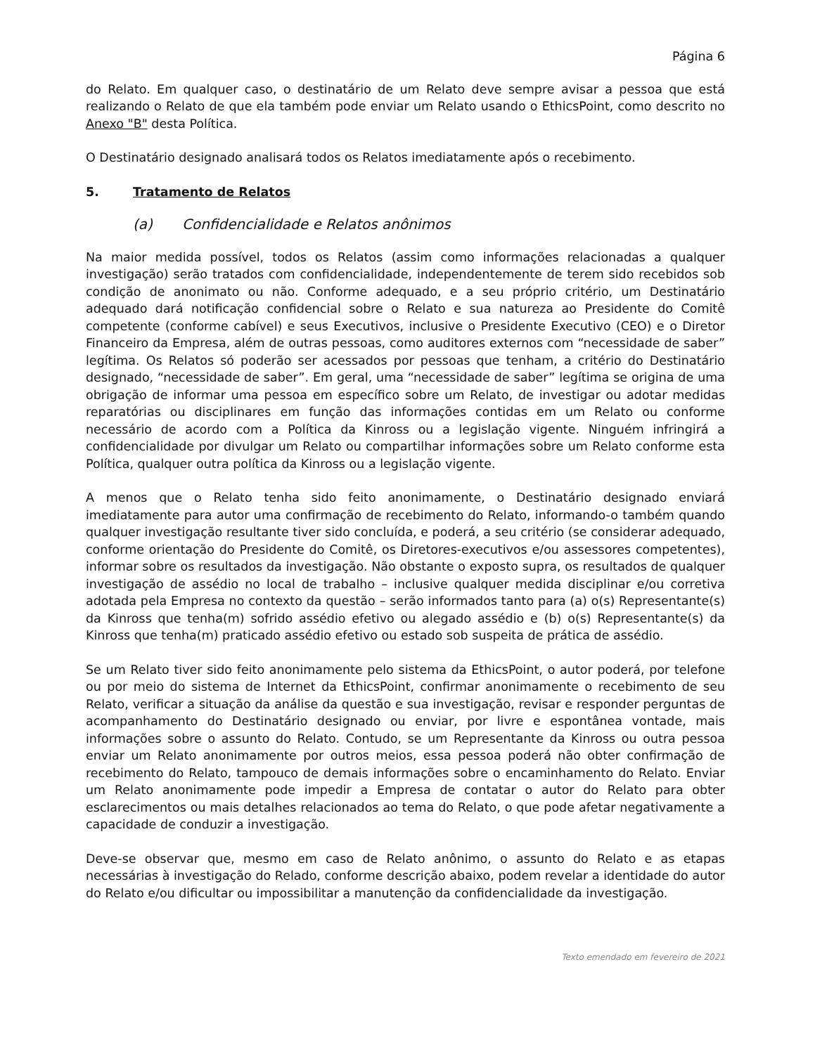Página 6
do Relato. Em qualquer caso, o destinatário de um Relato deve sempre avisar a pessoa que está realizando o Relato de que ela também pode enviar um Relato usando o EthicsPoint, como descrito no Anexo "B" desta Política.
O Destinatário designado analisará todos os Relatos imediatamente após o recebimento.
5. Tratamento de Relatos
(a) Confidencialidade e Relatos anônimos
Na maior medida possível, todos os Relatos (assim como informações relacionadas a qualquer investigação) serão tratados com confidencialidade, independentemente de terem sido recebidos sob condição de anonimato ou não. Conforme adequado, e a seu próprio critério, um Destinatário adequado dará notificação confidencial sobre o Relato e sua natureza ao Presidente do Comitê competente (conforme cabível) e seus Executivos, inclusive o Presidente Executivo (CEO) e o Diretor Financeiro da Empresa, além de outras pessoas, como auditores externos com “necessidade de saber” legítima. Os Relatos só poderão ser acessados por pessoas que tenham, a critério do Destinatário designado, “necessidade de saber”. Em geral, uma “necessidade de saber” legítima se origina de uma obrigação de informar uma pessoa em específico sobre um Relato, de investigar ou adotar medidas reparatórias ou disciplinares em função das informações contidas em um Relato ou conforme necessário de acordo com a Política da Kinross ou a legislação vigente. Ninguém infringirá a confidencialidade por divulgar um Relato ou compartilhar informações sobre um Relato conforme esta Política, qualquer outra política da Kinross ou a legislação vigente.
A menos que o Relato tenha sido feito anonimamente, o Destinatário designado enviará imediatamente para autor uma confirmação de recebimento do Relato, informando-o também quando qualquer investigação resultante tiver sido concluída, e poderá, a seu critério (se considerar adequado, conforme orientação do Presidente do Comitê, os Diretores-executivos e/ou assessores competentes), informar sobre os resultados da investigação. Não obstante o exposto supra, os resultados de qualquer investigação de assédio no local de trabalho – inclusive qualquer medida disciplinar e/ou corretiva adotada pela Empresa no contexto da questão – serão informados tanto para (a) o(s) Representante(s) da Kinross que tenha(m) sofrido assédio efetivo ou alegado assédio e (b) o(s) Representante(s) da Kinross que tenha(m) praticado assédio efetivo ou estado sob suspeita de prática de assédio.
Se um Relato tiver sido feito anonimamente pelo sistema da EthicsPoint, o autor poderá, por telefone ou por meio do sistema de Internet da EthicsPoint, confirmar anonimamente o recebimento de seu Relato, verificar a situação da análise da questão e sua investigação, revisar e responder perguntas de acompanhamento do Destinatário designado ou enviar, por livre e espontânea vontade, mais informações sobre o assunto do Relato. Contudo, se um Representante da Kinross ou outra pessoa enviar um Relato anonimamente por outros meios, essa pessoa poderá não obter confirmação de recebimento do Relato, tampouco de demais informações sobre o encaminhamento do Relato. Enviar um Relato anonimamente pode impedir a Empresa de contatar o autor do Relato para obter esclarecimentos ou mais detalhes relacionados ao tema do Relato, o que pode afetar negativamente a capacidade de conduzir a investigação.
Deve-se observar que, mesmo em caso de Relato anônimo, o assunto do Relato e as etapas necessárias à investigação do Relado, conforme descrição abaixo, podem revelar a identidade do autor do Relato e/ou dificultar ou impossibilitar a manutenção da confidencialidade da investigação.
Texto emendado em fevereiro de 2021